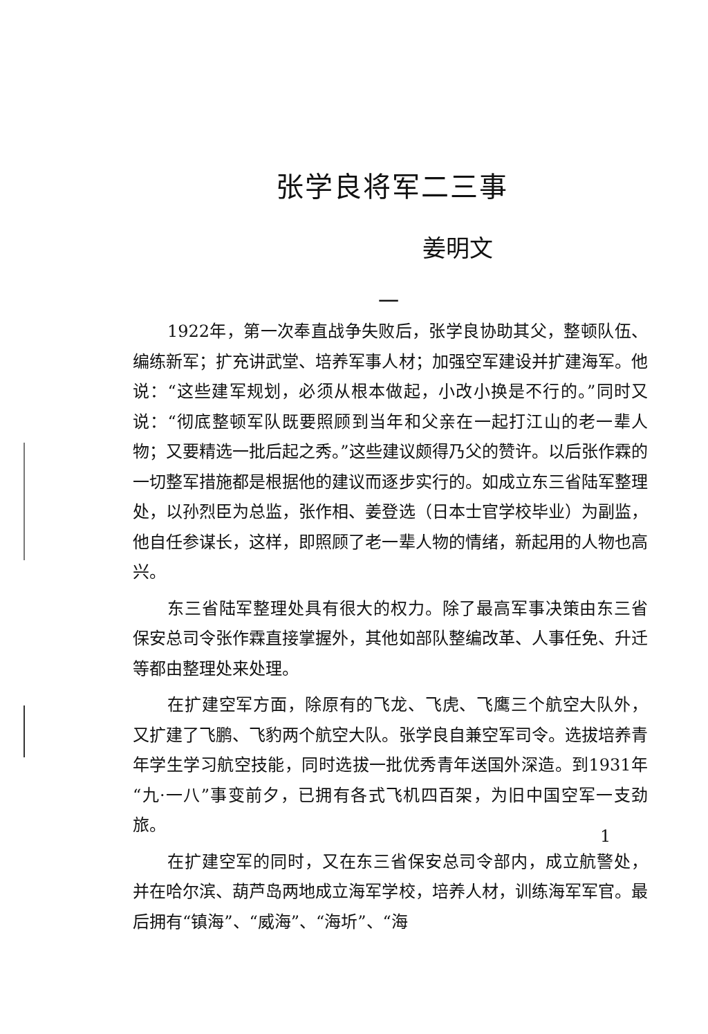张学良将军二三事
姜明文
一
1922年，第一次奉直战争失败后，张学良协助其父，整顿队伍、编练新军；扩充讲武堂、培养军事人材；加强空军建设并扩建海军。他说：“这些建军规划，必须从根本做起，小改小换是不行的。”同时又说：“彻底整顿军队既要照顾到当年和父亲在一起打江山的老一辈人物；又要精选一批后起之秀。”这些建议颇得乃父的赞许。以后张作霖的一切整军措施都是根据他的建议而逐步实行的。如成立东三省陆军整理处，以孙烈臣为总监，张作相、姜登选（日本士官学校毕业）为副监，他自任参谋长，这样，即照顾了老一辈人物的情绪，新起用的人物也高兴。
东三省陆军整理处具有很大的权力。除了最高军事决策由东三省保安总司令张作霖直接掌握外，其他如部队整编改革、人事任免、升迁等都由整理处来处理。
在扩建空军方面，除原有的飞龙、飞虎、飞鹰三个航空大队外，又扩建了飞鹏、飞豹两个航空大队。张学良自兼空军司令。选拔培养青年学生学习航空技能，同时选拔一批优秀青年送国外深造。到1931年“九·一八”事变前夕，已拥有各式飞机四百架，为旧中国空军一支劲旅。
在扩建空军的同时，又在东三省保安总司令部内，成立航警处，并在哈尔滨、葫芦岛两地成立海军学校，培养人材，训练海军军官。最后拥有“镇海”、“威海”、“海圻”、“海
1